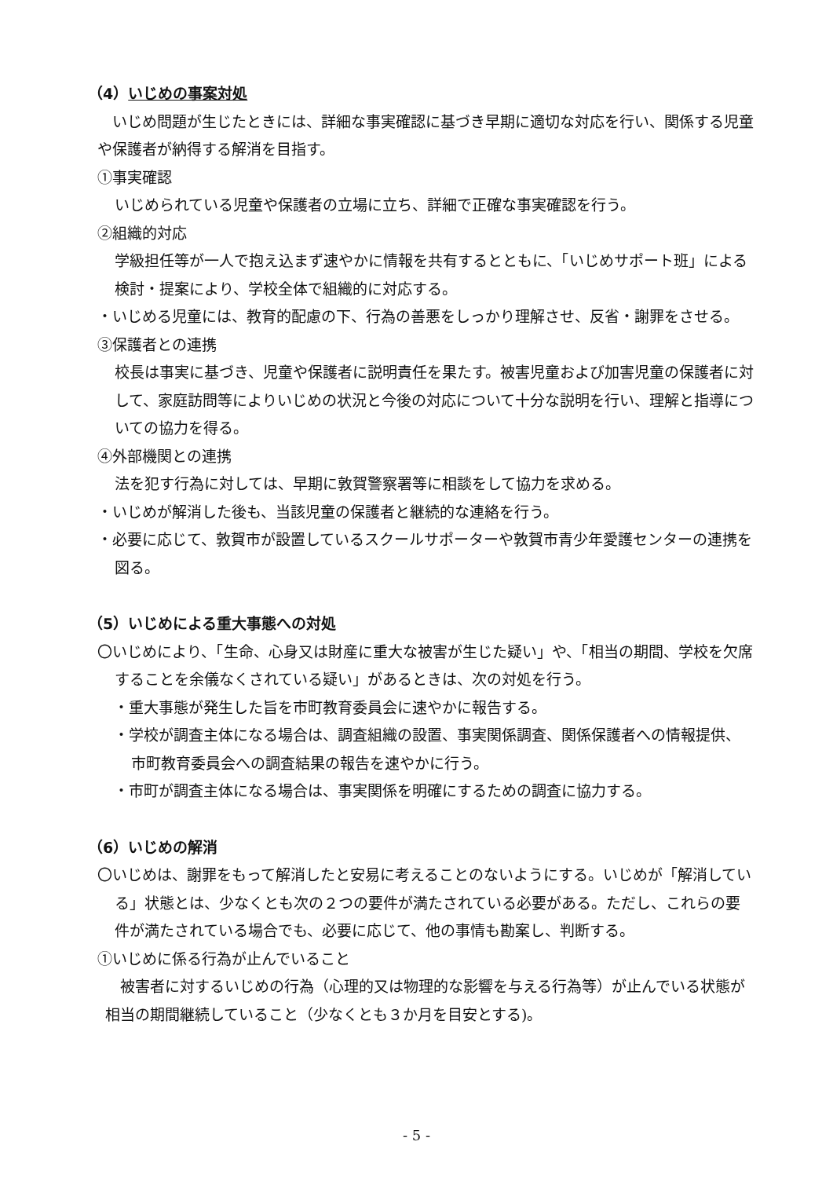（4）いじめの事案対処
　いじめ問題が生じたときには、詳細な事実確認に基づき早期に適切な対応を行い、関係する児童や保護者が納得する解消を目指す。
①事実確認
いじめられている児童や保護者の立場に立ち、詳細で正確な事実確認を行う。
②組織的対応
学級担任等が一人で抱え込まず速やかに情報を共有するとともに、「いじめサポート班」による検討・提案により、学校全体で組織的に対応する。
・いじめる児童には、教育的配慮の下、行為の善悪をしっかり理解させ、反省・謝罪をさせる。
③保護者との連携
校長は事実に基づき、児童や保護者に説明責任を果たす。被害児童および加害児童の保護者に対して、家庭訪問等によりいじめの状況と今後の対応について十分な説明を行い、理解と指導についての協力を得る。
④外部機関との連携
法を犯す行為に対しては、早期に敦賀警察署等に相談をして協力を求める。
・いじめが解消した後も、当該児童の保護者と継続的な連絡を行う。
・必要に応じて、敦賀市が設置しているスクールサポーターや敦賀市青少年愛護センターの連携を図る。
（5）いじめによる重大事態への対処
〇いじめにより、「生命、心身又は財産に重大な被害が生じた疑い」や、「相当の期間、学校を欠席することを余儀なくされている疑い」があるときは、次の対処を行う。
・重大事態が発生した旨を市町教育委員会に速やかに報告する。
・学校が調査主体になる場合は、調査組織の設置、事実関係調査、関係保護者への情報提供、市町教育委員会への調査結果の報告を速やかに行う。
・市町が調査主体になる場合は、事実関係を明確にするための調査に協力する。
（6）いじめの解消
〇いじめは、謝罪をもって解消したと安易に考えることのないようにする。いじめが「解消している」状態とは、少なくとも次の２つの要件が満たされている必要がある。ただし、これらの要件が満たされている場合でも、必要に応じて、他の事情も勘案し、判断する。
①いじめに係る行為が止んでいること
　被害者に対するいじめの行為（心理的又は物理的な影響を与える行為等）が止んでいる状態が相当の期間継続していること（少なくとも３か月を目安とする)。
- 5 -